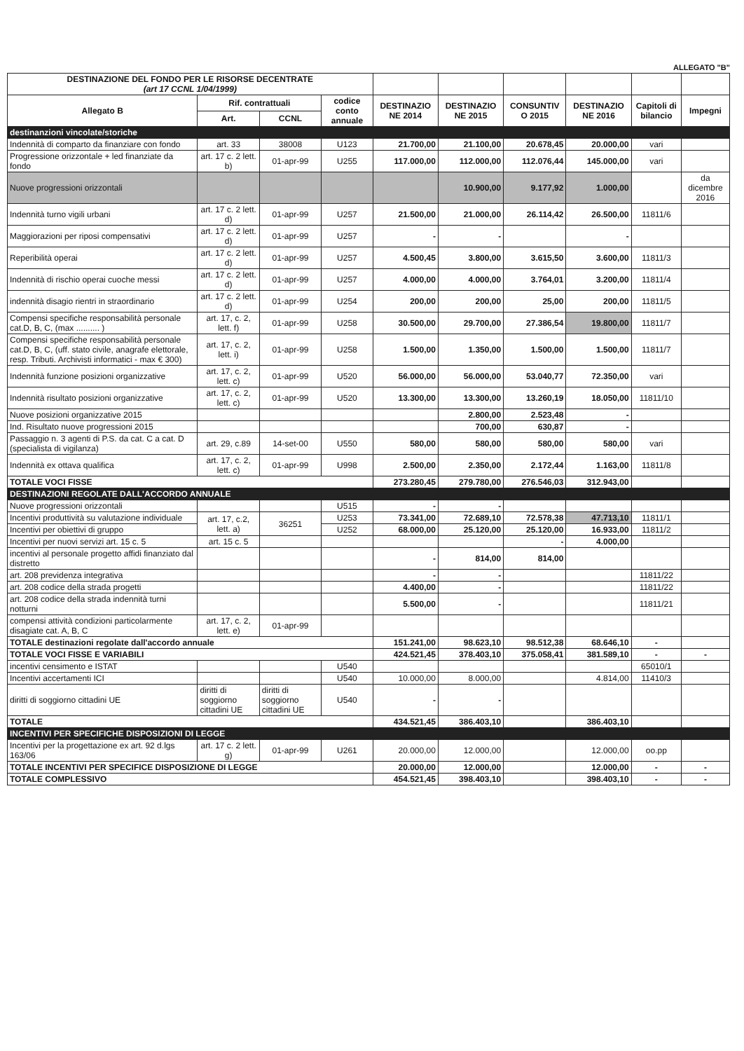ALLEGATO "B"
| DESTINAZIONE DEL FONDO PER LE RISORSE DECENTRATE (art 17 CCNL 1/04/1999) | | | | | | | | | |
| Allegato B | Rif. contrattuali | | codice conto annuale | DESTINAZIO NE 2014 | DESTINAZIO NE 2015 | CONSUNTIV O 2015 | DESTINAZIO NE 2016 | Capitoli di bilancio | Impegni |
| | Art. | CCNL | | | | | | | |
| destinanzioni vincolate/storiche | | | | | | | | | |
| Indennità di comparto da finanziare con fondo | art. 33 | 38008 | U123 | 21.700,00 | 21.100,00 | 20.678,45 | 20.000,00 | vari | |
| Progressione orizzontale + led finanziate da fondo | art. 17 c. 2 lett. b) | 01-apr-99 | U255 | 117.000,00 | 112.000,00 | 112.076,44 | 145.000,00 | vari | |
| Nuove progressioni orizzontali | | | | | 10.900,00 | 9.177,92 | 1.000,00 | | da dicembre 2016 |
| Indennità turno vigili urbani | art. 17 c. 2 lett. d) | 01-apr-99 | U257 | 21.500,00 | 21.000,00 | 26.114,42 | 26.500,00 | 11811/6 | |
| Maggiorazioni per riposi compensativi | art. 17 c. 2 lett. d) | 01-apr-99 | U257 | - | - | | - | | |
| Reperibilità operai | art. 17 c. 2 lett. d) | 01-apr-99 | U257 | 4.500,45 | 3.800,00 | 3.615,50 | 3.600,00 | 11811/3 | |
| Indennità di rischio operai cuoche messi | art. 17 c. 2 lett. d) | 01-apr-99 | U257 | 4.000,00 | 4.000,00 | 3.764,01 | 3.200,00 | 11811/4 | |
| indennità disagio rientri in straordinario | art. 17 c. 2 lett. d) | 01-apr-99 | U254 | 200,00 | 200,00 | 25,00 | 200,00 | 11811/5 | |
| Compensi specifiche responsabilità personale cat.D, B, C, (max .......... ) | art. 17, c. 2, lett. f) | 01-apr-99 | U258 | 30.500,00 | 29.700,00 | 27.386,54 | 19.800,00 | 11811/7 | |
| Compensi specifiche responsabilità personale cat.D, B, C, (uff. stato civile, anagrafe elettorale, resp. Tributi. Archivisti informatici - max € 300) | art. 17, c. 2, lett. i) | 01-apr-99 | U258 | 1.500,00 | 1.350,00 | 1.500,00 | 1.500,00 | 11811/7 | |
| Indennità funzione posizioni organizzative | art. 17, c. 2, lett. c) | 01-apr-99 | U520 | 56.000,00 | 56.000,00 | 53.040,77 | 72.350,00 | vari | |
| Indennità risultato posizioni organizzative | art. 17, c. 2, lett. c) | 01-apr-99 | U520 | 13.300,00 | 13.300,00 | 13.260,19 | 18.050,00 | 11811/10 | |
| Nuove posizioni organizzative 2015 | | | | | 2.800,00 | 2.523,48 | - | | |
| Ind. Risultato nuove progressioni 2015 | | | | | 700,00 | 630,87 | - | | |
| Passaggio n. 3 agenti di P.S. da cat. C a cat. D (specialista di vigilanza) | art. 29, c.89 | 14-set-00 | U550 | 580,00 | 580,00 | 580,00 | 580,00 | vari | |
| Indennità ex ottava qualifica | art. 17, c. 2, lett. c) | 01-apr-99 | U998 | 2.500,00 | 2.350,00 | 2.172,44 | 1.163,00 | 11811/8 | |
| TOTALE VOCI FISSE | | | | 273.280,45 | 279.780,00 | 276.546,03 | 312.943,00 | | |
| DESTINAZIONI REGOLATE DALL'ACCORDO ANNUALE | | | | | | | | | |
| Nuove progressioni orizzontali | | | U515 | - | - | | | | |
| Incentivi produttività su valutazione individuale | art. 17, c.2, lett. a) | 36251 | U253 | 73.341,00 | 72.689,10 | 72.578,38 | 47.713,10 | 11811/1 | |
| Incentivi per obiettivi di gruppo | | | U252 | 68.000,00 | 25.120,00 | 25.120,00 | 16.933,00 | 11811/2 | |
| Incentivi per nuovi servizi art. 15 c. 5 | art. 15 c. 5 | | | | | - | 4.000,00 | | |
| incentivi al personale progetto affidi finanziato dal distretto | | | | - | 814,00 | 814,00 | | | |
| art. 208 previdenza integrativa | | | | - | - | | | 11811/22 | |
| art. 208 codice della strada progetti | | | | 4.400,00 | - | | | 11811/22 | |
| art. 208 codice della strada indennità turni notturni | | | | 5.500,00 | - | | | 11811/21 | |
| compensi attività condizioni particolarmente disagiate cat. A, B, C | art. 17, c. 2, lett. e) | 01-apr-99 | | | | | | | |
| TOTALE destinazioni regolate dall'accordo annuale | | | | 151.241,00 | 98.623,10 | 98.512,38 | 68.646,10 | - | |
| TOTALE VOCI FISSE E VARIABILI | | | | 424.521,45 | 378.403,10 | 375.058,41 | 381.589,10 | - | - |
| incentivi censimento e ISTAT | | | U540 | | | | | 65010/1 | |
| Incentivi accertamenti ICI | | | U540 | 10.000,00 | 8.000,00 | | 4.814,00 | 11410/3 | |
| diritti di soggiorno cittadini UE | diritti di soggiorno cittadini UE | diritti di soggiorno cittadini UE | U540 | - | - | | | | |
| TOTALE | | | | 434.521,45 | 386.403,10 | | 386.403,10 | | |
| INCENTIVI PER SPECIFICHE DISPOSIZIONI DI LEGGE | | | | | | | | | |
| Incentivi per la progettazione ex art. 92 d.lgs 163/06 | art. 17 c. 2 lett. g) | 01-apr-99 | U261 | 20.000,00 | 12.000,00 | | 12.000,00 | oo.pp | |
| TOTALE INCENTIVI PER SPECIFICE DISPOSIZIONE DI LEGGE | | | | 20.000,00 | 12.000,00 | | 12.000,00 | - | - |
| TOTALE COMPLESSIVO | | | | 454.521,45 | 398.403,10 | | 398.403,10 | - | - |